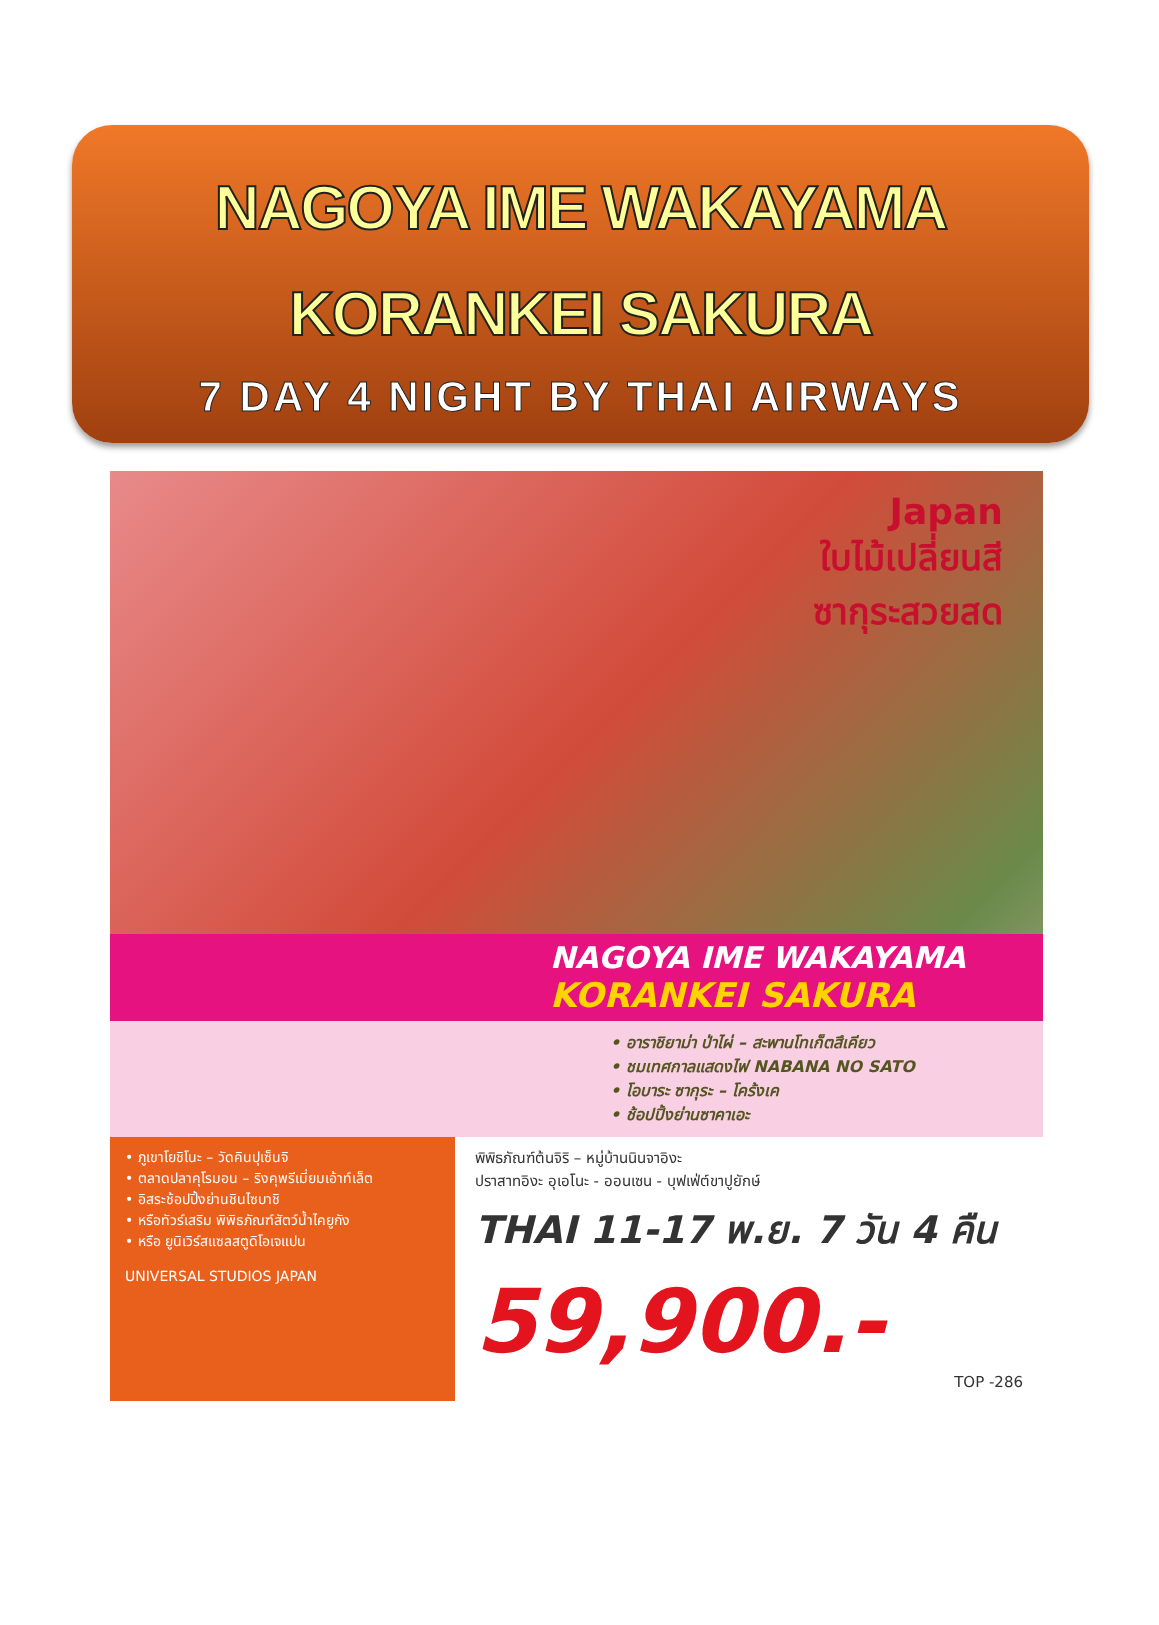NAGOYA IME WAKAYAMA
KORANKEI SAKURA
7 DAY 4 NIGHT BY THAI AIRWAYS
Japan
ใบไม้เปลี่ยนสี
ซากุระสวยสด
NAGOYA IME WAKAYAMA
KORANKEI SAKURA
• อาราชิยาม่า ป่าไผ่ – สะพานโทเก็ตสึเคียว
• ชมเทศกาลแสดงไฟ NABANA NO SATO
• โอบาระ ซากุระ – โคร้งเค
• ช้อปปิ้งย่านซาคาเอะ
• ภูเขาโยชิโนะ – วัดคินปุเซ็นจิ
• ตลาดปลาคุโรมอน – ริงคุพรีเมี่ยมเอ้าท์เล็ต
• อิสระช้อปปิ้งย่านชินไซบาชิ
• หรือทัวร์เสริม พิพิธภัณฑ์สัตว์น้ำไคยูกัง
• หรือ ยูนิเวิร์สแซลสตูดิโอเจแปน
UNIVERSAL STUDIOS JAPAN
พิพิธภัณฑ์ต้นจิริ – หมู่บ้านนินจาอิงะ
ปราสาทอิงะ อุเอโนะ - ออนเซน - บุฟเฟ่ต์ขาปูยักษ์
THAI 11-17 พ.ย. 7 วัน 4 คืน
59,900.-
TOP -286